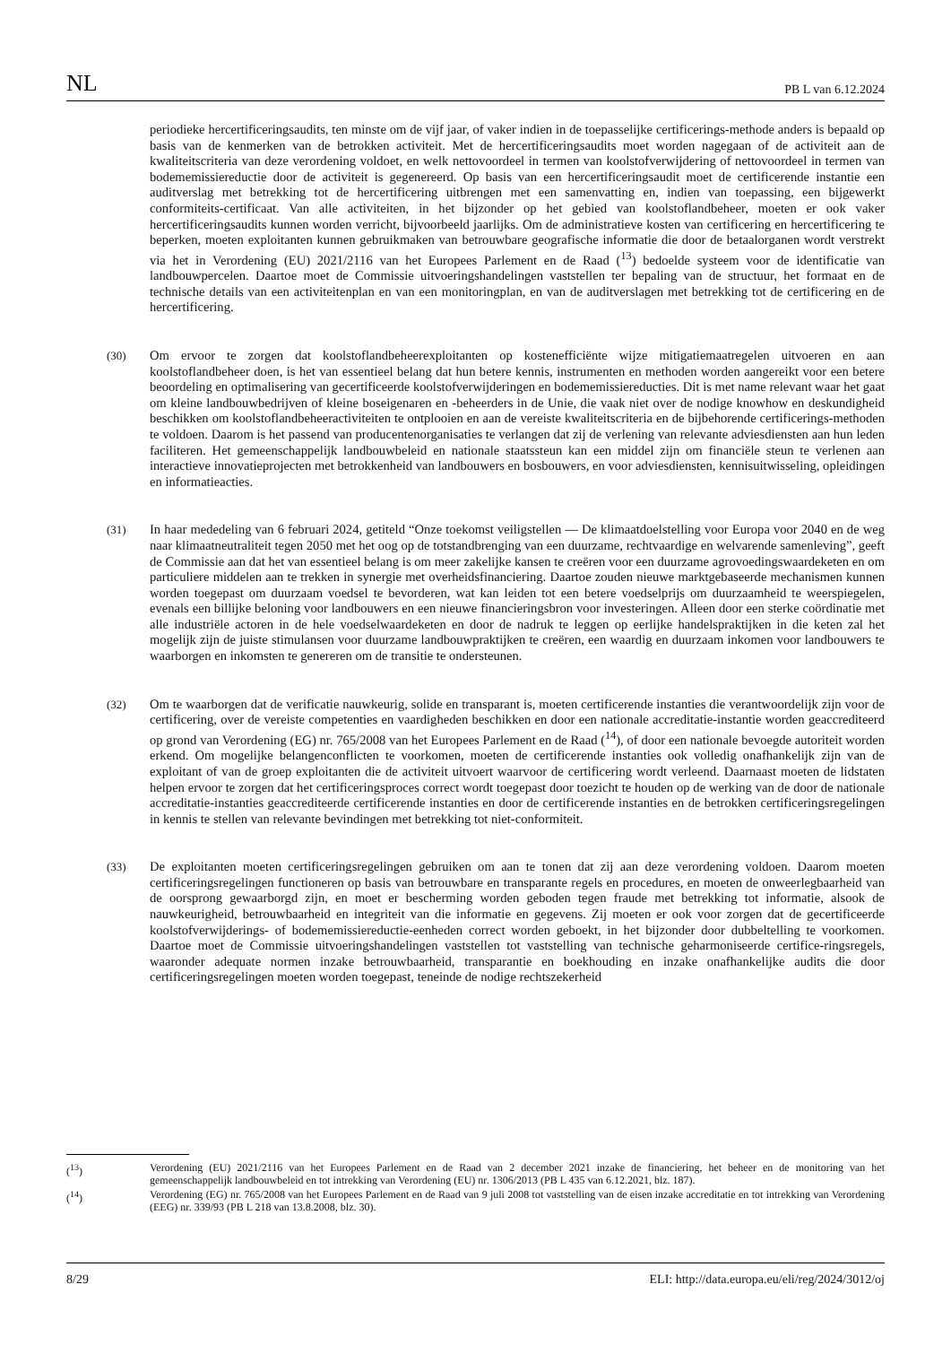NL PB L van 6.12.2024
periodieke hercertificeringsaudits, ten minste om de vijf jaar, of vaker indien in de toepasselijke certificerings-methode anders is bepaald op basis van de kenmerken van de betrokken activiteit. Met de hercertificeringsaudits moet worden nagegaan of de activiteit aan de kwaliteitscriteria van deze verordening voldoet, en welk nettovoordeel in termen van koolstofverwijdering of nettovoordeel in termen van bodememissiereductie door de activiteit is gegenereerd. Op basis van een hercertificeringsaudit moet de certificerende instantie een auditverslag met betrekking tot de hercertificering uitbrengen met een samenvatting en, indien van toepassing, een bijgewerkt conformiteits-certificaat. Van alle activiteiten, in het bijzonder op het gebied van koolstoflandbeheer, moeten er ook vaker hercertificeringsaudits kunnen worden verricht, bijvoorbeeld jaarlijks. Om de administratieve kosten van certificering en hercertificering te beperken, moeten exploitanten kunnen gebruikmaken van betrouwbare geografische informatie die door de betaalorganen wordt verstrekt via het in Verordening (EU) 2021/2116 van het Europees Parlement en de Raad (<sup>13</sup>) bedoelde systeem voor de identificatie van landbouwpercelen. Daartoe moet de Commissie uitvoeringshandelingen vaststellen ter bepaling van de structuur, het formaat en de technische details van een activiteitenplan en van een monitoringplan, en van de auditverslagen met betrekking tot de certificering en de hercertificering.
(30) Om ervoor te zorgen dat koolstoflandbeheerexploitanten op kostenefficiënte wijze mitigatiemaatregelen uitvoeren en aan koolstoflandbeheer doen, is het van essentieel belang dat hun betere kennis, instrumenten en methoden worden aangereikt voor een betere beoordeling en optimalisering van gecertificeerde koolstofverwijderingen en bodememissiereducties. Dit is met name relevant waar het gaat om kleine landbouwbedrijven of kleine boseigenaren en -beheerders in de Unie, die vaak niet over de nodige knowhow en deskundigheid beschikken om koolstoflandbeheeractiviteiten te ontplooien en aan de vereiste kwaliteitscriteria en de bijbehorende certificerings-methoden te voldoen. Daarom is het passend van producentenorganisaties te verlangen dat zij de verlening van relevante adviesdiensten aan hun leden faciliteren. Het gemeenschappelijk landbouwbeleid en nationale staatssteun kan een middel zijn om financiële steun te verlenen aan interactieve innovatieprojecten met betrokkenheid van landbouwers en bosbouwers, en voor adviesdiensten, kennisuitwisseling, opleidingen en informatieacties.
(31) In haar mededeling van 6 februari 2024, getiteld “Onze toekomst veiligstellen — De klimaatdoelstelling voor Europa voor 2040 en de weg naar klimaatneutraliteit tegen 2050 met het oog op de totstandbrenging van een duurzame, rechtvaardige en welvarende samenleving”, geeft de Commissie aan dat het van essentieel belang is om meer zakelijke kansen te creëren voor een duurzame agrovoedingswaardeketen en om particuliere middelen aan te trekken in synergie met overheidsfinanciering. Daartoe zouden nieuwe marktgebaseerde mechanismen kunnen worden toegepast om duurzaam voedsel te bevorderen, wat kan leiden tot een betere voedselprijs om duurzaamheid te weerspiegelen, evenals een billijke beloning voor landbouwers en een nieuwe financieringsbron voor investeringen. Alleen door een sterke coördinatie met alle industriële actoren in de hele voedselwaardeketen en door de nadruk te leggen op eerlijke handelspraktijken in die keten zal het mogelijk zijn de juiste stimulansen voor duurzame landbouwpraktijken te creëren, een waardig en duurzaam inkomen voor landbouwers te waarborgen en inkomsten te genereren om de transitie te ondersteunen.
(32) Om te waarborgen dat de verificatie nauwkeurig, solide en transparant is, moeten certificerende instanties die verantwoordelijk zijn voor de certificering, over de vereiste competenties en vaardigheden beschikken en door een nationale accreditatie-instantie worden geaccrediteerd op grond van Verordening (EG) nr. 765/2008 van het Europees Parlement en de Raad (<sup>14</sup>), of door een nationale bevoegde autoriteit worden erkend. Om mogelijke belangenconflicten te voorkomen, moeten de certificerende instanties ook volledig onafhankelijk zijn van de exploitant of van de groep exploitanten die de activiteit uitvoert waarvoor de certificering wordt verleend. Daarnaast moeten de lidstaten helpen ervoor te zorgen dat het certificeringsproces correct wordt toegepast door toezicht te houden op de werking van de door de nationale accreditatie-instanties geaccrediteerde certificerende instanties en door de certificerende instanties en de betrokken certificeringsregelingen in kennis te stellen van relevante bevindingen met betrekking tot niet-conformiteit.
(33) De exploitanten moeten certificeringsregelingen gebruiken om aan te tonen dat zij aan deze verordening voldoen. Daarom moeten certificeringsregelingen functioneren op basis van betrouwbare en transparante regels en procedures, en moeten de onweerlegbaarheid van de oorsprong gewaarborgd zijn, en moet er bescherming worden geboden tegen fraude met betrekking tot informatie, alsook de nauwkeurigheid, betrouwbaarheid en integriteit van die informatie en gegevens. Zij moeten er ook voor zorgen dat de gecertificeerde koolstofverwijderings- of bodememissiereductie-eenheden correct worden geboekt, in het bijzonder door dubbeltelling te voorkomen. Daartoe moet de Commissie uitvoeringshandelingen vaststellen tot vaststelling van technische geharmoniseerde certifice-ringsregels, waaronder adequate normen inzake betrouwbaarheid, transparantie en boekhouding en inzake onafhankelijke audits die door certificeringsregelingen moeten worden toegepast, teneinde de nodige rechtszekerheid
(<sup>13</sup>) Verordening (EU) 2021/2116 van het Europees Parlement en de Raad van 2 december 2021 inzake de financiering, het beheer en de monitoring van het gemeenschappelijk landbouwbeleid en tot intrekking van Verordening (EU) nr. 1306/2013 (PB L 435 van 6.12.2021, blz. 187).
(<sup>14</sup>) Verordening (EG) nr. 765/2008 van het Europees Parlement en de Raad van 9 juli 2008 tot vaststelling van de eisen inzake accreditatie en tot intrekking van Verordening (EEG) nr. 339/93 (PB L 218 van 13.8.2008, blz. 30).
8/29 ELI: http://data.europa.eu/eli/reg/2024/3012/oj